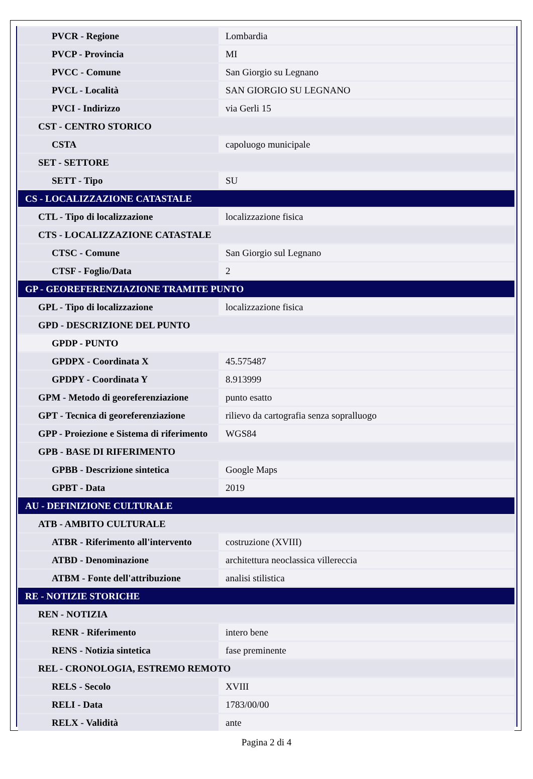| PVCR - Regione | Lombardia |
| PVCP - Provincia | MI |
| PVCC - Comune | San Giorgio su Legnano |
| PVCL - Località | SAN GIORGIO SU LEGNANO |
| PVCI - Indirizzo | via Gerli 15 |
| CST - CENTRO STORICO | |
| CSTA | capoluogo municipale |
| SET - SETTORE | |
| SETT - Tipo | SU |
| CS - LOCALIZZAZIONE CATASTALE | |
| CTL - Tipo di localizzazione | localizzazione fisica |
| CTS - LOCALIZZAZIONE CATASTALE | |
| CTSC - Comune | San Giorgio sul Legnano |
| CTSF - Foglio/Data | 2 |
| GP - GEOREFERENZIAZIONE TRAMITE PUNTO | |
| GPL - Tipo di localizzazione | localizzazione fisica |
| GPD - DESCRIZIONE DEL PUNTO | |
| GPDP - PUNTO | |
| GPDPX - Coordinata X | 45.575487 |
| GPDPY - Coordinata Y | 8.913999 |
| GPM - Metodo di georeferenziazione | punto esatto |
| GPT - Tecnica di georeferenziazione | rilievo da cartografia senza sopralluogo |
| GPP - Proiezione e Sistema di riferimento | WGS84 |
| GPB - BASE DI RIFERIMENTO | |
| GPBB - Descrizione sintetica | Google Maps |
| GPBT - Data | 2019 |
| AU - DEFINIZIONE CULTURALE | |
| ATB - AMBITO CULTURALE | |
| ATBR - Riferimento all'intervento | costruzione (XVIII) |
| ATBD - Denominazione | architettura neoclassica villereccia |
| ATBM - Fonte dell'attribuzione | analisi stilistica |
| RE - NOTIZIE STORICHE | |
| REN - NOTIZIA | |
| RENR - Riferimento | intero bene |
| RENS - Notizia sintetica | fase preminente |
| REL - CRONOLOGIA, ESTREMO REMOTO | |
| RELS - Secolo | XVIII |
| RELI - Data | 1783/00/00 |
| RELX - Validità | ante |
Pagina 2 di 4